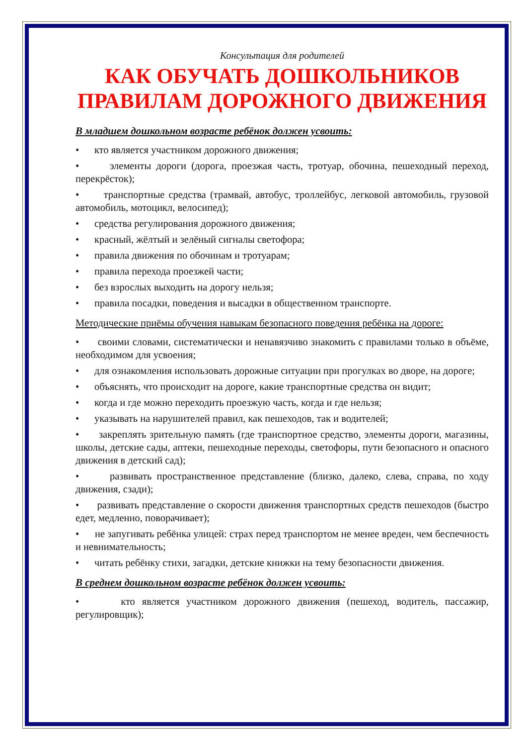Консультация для родителей
КАК ОБУЧАТЬ ДОШКОЛЬНИКОВ ПРАВИЛАМ ДОРОЖНОГО ДВИЖЕНИЯ
В младшем дошкольном возрасте ребёнок должен усвоить:
• кто является участником дорожного движения;
• элементы дороги (дорога, проезжая часть, тротуар, обочина, пешеходный переход, перекрёсток);
• транспортные средства (трамвай, автобус, троллейбус, легковой автомобиль, грузовой автомобиль, мотоцикл, велосипед);
• средства регулирования дорожного движения;
• красный, жёлтый и зелёный сигналы светофора;
• правила движения по обочинам и тротуарам;
• правила перехода проезжей части;
• без взрослых выходить на дорогу нельзя;
• правила посадки, поведения и высадки в общественном транспорте.
Методические приёмы обучения навыкам безопасного поведения ребёнка на дороге:
• своими словами, систематически и ненавязчиво знакомить с правилами только в объёме, необходимом для усвоения;
• для ознакомления использовать дорожные ситуации при прогулках во дворе, на дороге;
• объяснять, что происходит на дороге, какие транспортные средства он видит;
• когда и где можно переходить проезжую часть, когда и где нельзя;
• указывать на нарушителей правил, как пешеходов, так и водителей;
• закреплять зрительную память (где транспортное средство, элементы дороги, магазины, школы, детские сады, аптеки, пешеходные переходы, светофоры, пути безопасного и опасного движения в детский сад);
• развивать пространственное представление (близко, далеко, слева, справа, по ходу движения, сзади);
• развивать представление о скорости движения транспортных средств пешеходов (быстро едет, медленно, поворачивает);
• не запугивать ребёнка улицей: страх перед транспортом не менее вреден, чем беспечность и невнимательность;
• читать ребёнку стихи, загадки, детские книжки на тему безопасности движения.
В среднем дошкольном возрасте ребёнок должен усвоить:
• кто является участником дорожного движения (пешеход, водитель, пассажир, регулировщик);